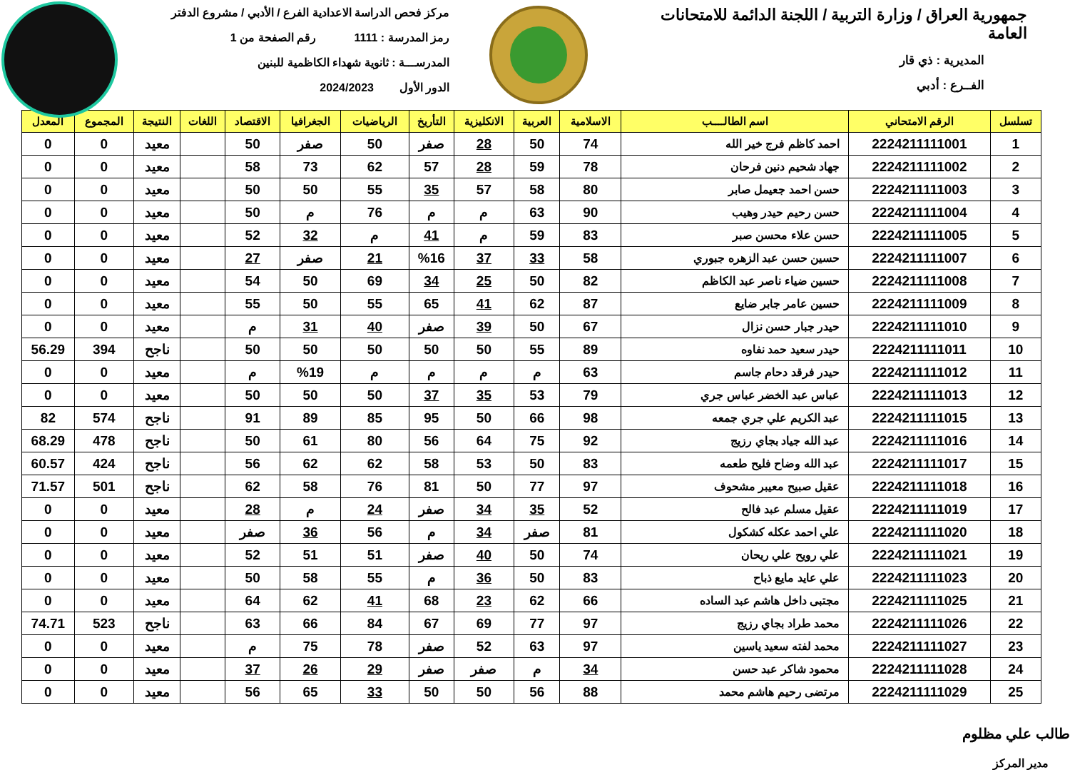جمهورية العراق / وزارة التربية / اللجنة الدائمة للامتحانات العامة
المديرية : ذي قار
الفــرع : أدبي
مركز فحص الدراسة الاعدادية الفرع / الأدبي / مشروع الدفتر
رمز المدرسة : 1111 رقم الصفحة من 1
المدرســـة : ثانوية شهداء الكاظمية للبنين
الدور الأول 2024/2023
| تسلسل | الرقم الامتحاني | اسم الطالــــب | الاسلامية | العربية | الانكليزية | التأريخ | الرياضيات | الجغرافيا | الاقتصاد | اللغات | النتيجة | المجموع | المعدل |
| --- | --- | --- | --- | --- | --- | --- | --- | --- | --- | --- | --- | --- | --- |
| 1 | 2224211111001 | احمد كاظم فرج خير الله | 74 | 50 | 28 | صفر | 50 | صفر | 50 | | معيد | 0 | 0 |
| 2 | 2224211111002 | جهاد شحيم دنين فرحان | 78 | 59 | 28 | 57 | 62 | 73 | 58 | | معيد | 0 | 0 |
| 3 | 2224211111003 | حسن احمد جعيمل صابر | 80 | 58 | 57 | 35 | 55 | 50 | 50 | | معيد | 0 | 0 |
| 4 | 2224211111004 | حسن رحيم حيدر وهيب | 90 | 63 | م | م | 76 | م | 50 | | معيد | 0 | 0 |
| 5 | 2224211111005 | حسن علاء محسن صبر | 83 | 59 | م | 41 | م | 32 | 52 | | معيد | 0 | 0 |
| 6 | 2224211111007 | حسين حسن عبد الزهره جبوري | 58 | 33 | 37 | %16 | 21 | صفر | 27 | | معيد | 0 | 0 |
| 7 | 2224211111008 | حسين ضياء ناصر عبد الكاظم | 82 | 50 | 25 | 34 | 69 | 50 | 54 | | معيد | 0 | 0 |
| 8 | 2224211111009 | حسين عامر جابر ضايع | 87 | 62 | 41 | 65 | 55 | 50 | 55 | | معيد | 0 | 0 |
| 9 | 2224211111010 | حيدر جبار حسن نزال | 67 | 50 | 39 | صفر | 40 | 31 | م | | معيد | 0 | 0 |
| 10 | 2224211111011 | حيدر سعيد حمد نفاوه | 89 | 55 | 50 | 50 | 50 | 50 | 50 | | ناجح | 394 | 56.29 |
| 11 | 2224211111012 | حيدر فرقد دحام جاسم | 63 | م | م | م | م | %19 | م | | معيد | 0 | 0 |
| 12 | 2224211111013 | عباس عبد الخضر عباس جري | 79 | 53 | 35 | 37 | 50 | 50 | 50 | | معيد | 0 | 0 |
| 13 | 2224211111015 | عبد الكريم علي جري جمعه | 98 | 66 | 50 | 95 | 85 | 89 | 91 | | ناجح | 574 | 82 |
| 14 | 2224211111016 | عبد الله جياد بجاي رزيج | 92 | 75 | 64 | 56 | 80 | 61 | 50 | | ناجح | 478 | 68.29 |
| 15 | 2224211111017 | عبد الله وضاح فليح طعمه | 83 | 50 | 53 | 58 | 62 | 62 | 56 | | ناجح | 424 | 60.57 |
| 16 | 2224211111018 | عقيل صبيح معيبر مشحوف | 97 | 77 | 50 | 81 | 76 | 58 | 62 | | ناجح | 501 | 71.57 |
| 17 | 2224211111019 | عقيل مسلم عبد فالح | 52 | 35 | 34 | صفر | 24 | م | 28 | | معيد | 0 | 0 |
| 18 | 2224211111020 | علي احمد عكله كشكول | 81 | صفر | 34 | م | 56 | 36 | صفر | | معيد | 0 | 0 |
| 19 | 2224211111021 | علي رويح علي ريحان | 74 | 50 | 40 | صفر | 51 | 51 | 52 | | معيد | 0 | 0 |
| 20 | 2224211111023 | علي عايد مايع ذباح | 83 | 50 | 36 | م | 55 | 58 | 50 | | معيد | 0 | 0 |
| 21 | 2224211111025 | مجتبى داخل هاشم عبد الساده | 66 | 62 | 23 | 68 | 41 | 62 | 64 | | معيد | 0 | 0 |
| 22 | 2224211111026 | محمد طراد بجاي رزيج | 97 | 77 | 69 | 67 | 84 | 66 | 63 | | ناجح | 523 | 74.71 |
| 23 | 2224211111027 | محمد لفته سعيد ياسين | 97 | 63 | 52 | صفر | 78 | 75 | م | | معيد | 0 | 0 |
| 24 | 2224211111028 | محمود شاكر عبد حسن | 34 | م | صفر | صفر | 29 | 26 | 37 | | معيد | 0 | 0 |
| 25 | 2224211111029 | مرتضى رحيم هاشم محمد | 88 | 56 | 50 | 50 | 33 | 65 | 56 | | معيد | 0 | 0 |
طالب علي مظلوم
مدير المركز